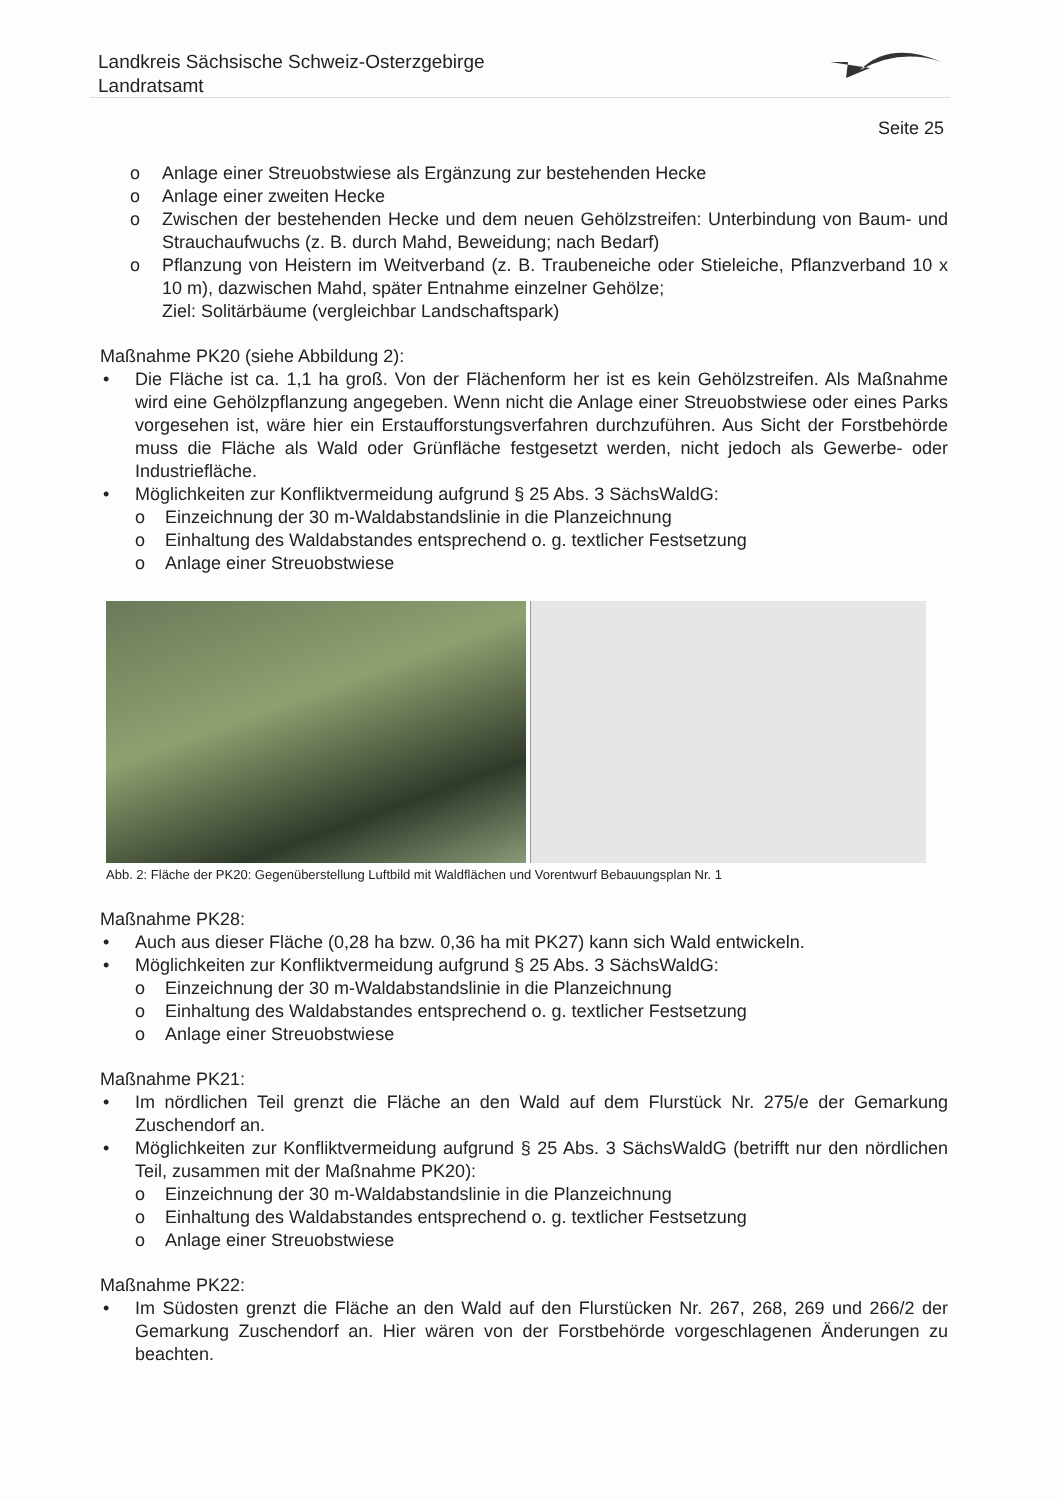Landkreis Sächsische Schweiz-Osterzgebirge
Landratsamt
Seite 25
o Anlage einer Streuobstwiese als Ergänzung zur bestehenden Hecke
o Anlage einer zweiten Hecke
o Zwischen der bestehenden Hecke und dem neuen Gehölzstreifen: Unterbindung von Baum- und Strauchaufwuchs (z. B. durch Mahd, Beweidung; nach Bedarf)
o Pflanzung von Heistern im Weitverband (z. B. Traubeneiche oder Stieleiche, Pflanzverband 10 x 10 m), dazwischen Mahd, später Entnahme einzelner Gehölze;
Ziel: Solitärbäume (vergleichbar Landschaftspark)
Maßnahme PK20 (siehe Abbildung 2):
• Die Fläche ist ca. 1,1 ha groß. Von der Flächenform her ist es kein Gehölzstreifen. Als Maßnahme wird eine Gehölzpflanzung angegeben. Wenn nicht die Anlage einer Streuobstwiese oder eines Parks vorgesehen ist, wäre hier ein Erstaufforstungsverfahren durchzuführen. Aus Sicht der Forstbehörde muss die Fläche als Wald oder Grünfläche festgesetzt werden, nicht jedoch als Gewerbe- oder Industriefläche.
• Möglichkeiten zur Konfliktvermeidung aufgrund § 25 Abs. 3 SächsWaldG:
o Einzeichnung der 30 m-Waldabstandslinie in die Planzeichnung
o Einhaltung des Waldabstandes entsprechend o. g. textlicher Festsetzung
o Anlage einer Streuobstwiese
Abb. 2: Fläche der PK20: Gegenüberstellung Luftbild mit Waldflächen und Vorentwurf Bebauungsplan Nr. 1
Maßnahme PK28:
• Auch aus dieser Fläche (0,28 ha bzw. 0,36 ha mit PK27) kann sich Wald entwickeln.
• Möglichkeiten zur Konfliktvermeidung aufgrund § 25 Abs. 3 SächsWaldG:
o Einzeichnung der 30 m-Waldabstandslinie in die Planzeichnung
o Einhaltung des Waldabstandes entsprechend o. g. textlicher Festsetzung
o Anlage einer Streuobstwiese
Maßnahme PK21:
• Im nördlichen Teil grenzt die Fläche an den Wald auf dem Flurstück Nr. 275/e der Gemarkung Zuschendorf an.
• Möglichkeiten zur Konfliktvermeidung aufgrund § 25 Abs. 3 SächsWaldG (betrifft nur den nördlichen Teil, zusammen mit der Maßnahme PK20):
o Einzeichnung der 30 m-Waldabstandslinie in die Planzeichnung
o Einhaltung des Waldabstandes entsprechend o. g. textlicher Festsetzung
o Anlage einer Streuobstwiese
Maßnahme PK22:
• Im Südosten grenzt die Fläche an den Wald auf den Flurstücken Nr. 267, 268, 269 und 266/2 der Gemarkung Zuschendorf an. Hier wären von der Forstbehörde vorgeschlagenen Änderungen zu beachten.